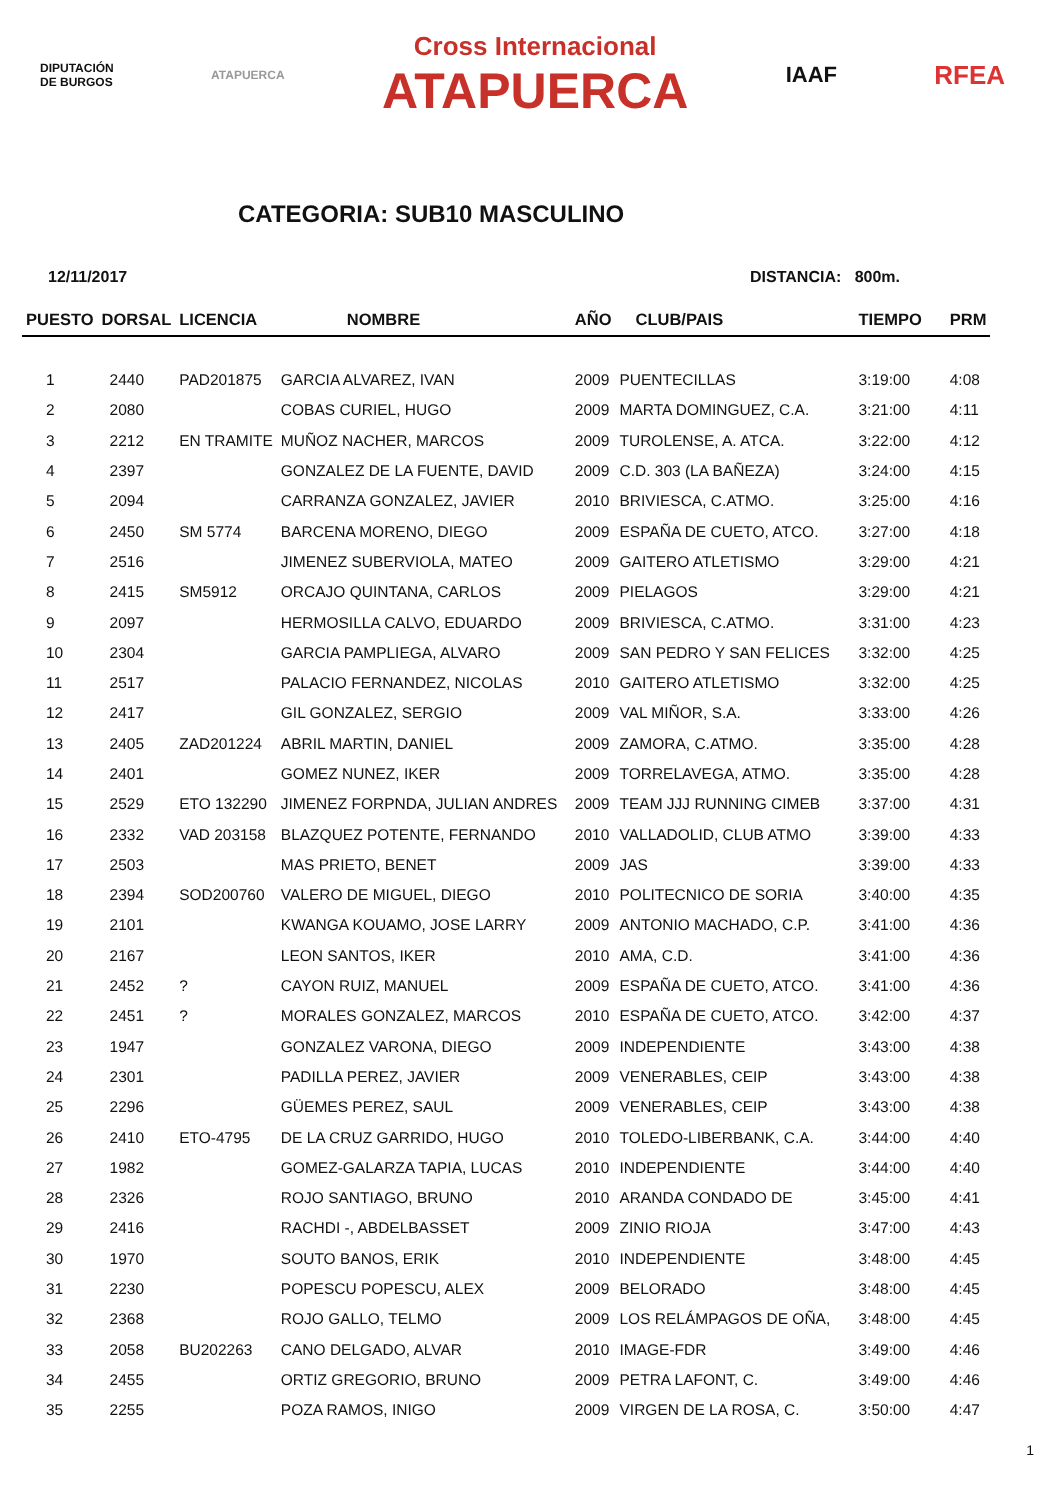DIPUTACIÓN
DE BURGOS
ATAPUERCA
Cross Internacional
ATAPUERCA
IAAF
RFEA
CATEGORIA: SUB10 MASCULINO
12/11/2017 DISTANCIA: 800m.
| PUESTO | DORSAL | LICENCIA | NOMBRE | AÑO | CLUB/PAIS | TIEMPO | PRM |
| --- | --- | --- | --- | --- | --- | --- | --- |
| 1 | 2440 | PAD201875 | GARCIA ALVAREZ, IVAN | 2009 | PUENTECILLAS | 3:19:00 | 4:08 |
| 2 | 2080 | | COBAS CURIEL, HUGO | 2009 | MARTA DOMINGUEZ, C.A. | 3:21:00 | 4:11 |
| 3 | 2212 | EN TRAMITE | MUÑOZ NACHER, MARCOS | 2009 | TUROLENSE, A. ATCA. | 3:22:00 | 4:12 |
| 4 | 2397 | | GONZALEZ DE LA FUENTE, DAVID | 2009 | C.D. 303 (LA BAÑEZA) | 3:24:00 | 4:15 |
| 5 | 2094 | | CARRANZA GONZALEZ, JAVIER | 2010 | BRIVIESCA, C.ATMO. | 3:25:00 | 4:16 |
| 6 | 2450 | SM 5774 | BARCENA MORENO, DIEGO | 2009 | ESPAÑA DE CUETO, ATCO. | 3:27:00 | 4:18 |
| 7 | 2516 | | JIMENEZ SUBERVIOLA, MATEO | 2009 | GAITERO ATLETISMO | 3:29:00 | 4:21 |
| 8 | 2415 | SM5912 | ORCAJO QUINTANA, CARLOS | 2009 | PIELAGOS | 3:29:00 | 4:21 |
| 9 | 2097 | | HERMOSILLA CALVO, EDUARDO | 2009 | BRIVIESCA, C.ATMO. | 3:31:00 | 4:23 |
| 10 | 2304 | | GARCIA PAMPLIEGA, ALVARO | 2009 | SAN PEDRO Y SAN FELICES | 3:32:00 | 4:25 |
| 11 | 2517 | | PALACIO FERNANDEZ, NICOLAS | 2010 | GAITERO ATLETISMO | 3:32:00 | 4:25 |
| 12 | 2417 | | GIL GONZALEZ, SERGIO | 2009 | VAL MIÑOR, S.A. | 3:33:00 | 4:26 |
| 13 | 2405 | ZAD201224 | ABRIL MARTIN, DANIEL | 2009 | ZAMORA, C.ATMO. | 3:35:00 | 4:28 |
| 14 | 2401 | | GOMEZ NUNEZ, IKER | 2009 | TORRELAVEGA, ATMO. | 3:35:00 | 4:28 |
| 15 | 2529 | ETO 132290 | JIMENEZ FORPNDA, JULIAN ANDRES | 2009 | TEAM JJJ RUNNING CIMEB | 3:37:00 | 4:31 |
| 16 | 2332 | VAD 203158 | BLAZQUEZ POTENTE, FERNANDO | 2010 | VALLADOLID, CLUB ATMO | 3:39:00 | 4:33 |
| 17 | 2503 | | MAS PRIETO, BENET | 2009 | JAS | 3:39:00 | 4:33 |
| 18 | 2394 | SOD200760 | VALERO DE MIGUEL, DIEGO | 2010 | POLITECNICO DE SORIA | 3:40:00 | 4:35 |
| 19 | 2101 | | KWANGA KOUAMO, JOSE LARRY | 2009 | ANTONIO MACHADO, C.P. | 3:41:00 | 4:36 |
| 20 | 2167 | | LEON SANTOS, IKER | 2010 | AMA, C.D. | 3:41:00 | 4:36 |
| 21 | 2452 | ? | CAYON RUIZ, MANUEL | 2009 | ESPAÑA DE CUETO, ATCO. | 3:41:00 | 4:36 |
| 22 | 2451 | ? | MORALES GONZALEZ, MARCOS | 2010 | ESPAÑA DE CUETO, ATCO. | 3:42:00 | 4:37 |
| 23 | 1947 | | GONZALEZ VARONA, DIEGO | 2009 | INDEPENDIENTE | 3:43:00 | 4:38 |
| 24 | 2301 | | PADILLA PEREZ, JAVIER | 2009 | VENERABLES, CEIP | 3:43:00 | 4:38 |
| 25 | 2296 | | GÜEMES PEREZ, SAUL | 2009 | VENERABLES, CEIP | 3:43:00 | 4:38 |
| 26 | 2410 | ETO-4795 | DE LA CRUZ GARRIDO, HUGO | 2010 | TOLEDO-LIBERBANK, C.A. | 3:44:00 | 4:40 |
| 27 | 1982 | | GOMEZ-GALARZA TAPIA, LUCAS | 2010 | INDEPENDIENTE | 3:44:00 | 4:40 |
| 28 | 2326 | | ROJO SANTIAGO, BRUNO | 2010 | ARANDA CONDADO DE | 3:45:00 | 4:41 |
| 29 | 2416 | | RACHDI -, ABDELBASSET | 2009 | ZINIO RIOJA | 3:47:00 | 4:43 |
| 30 | 1970 | | SOUTO BANOS, ERIK | 2010 | INDEPENDIENTE | 3:48:00 | 4:45 |
| 31 | 2230 | | POPESCU POPESCU, ALEX | 2009 | BELORADO | 3:48:00 | 4:45 |
| 32 | 2368 | | ROJO GALLO, TELMO | 2009 | LOS RELÁMPAGOS DE OÑA, | 3:48:00 | 4:45 |
| 33 | 2058 | BU202263 | CANO DELGADO, ALVAR | 2010 | IMAGE-FDR | 3:49:00 | 4:46 |
| 34 | 2455 | | ORTIZ GREGORIO, BRUNO | 2009 | PETRA LAFONT, C. | 3:49:00 | 4:46 |
| 35 | 2255 | | POZA RAMOS, INIGO | 2009 | VIRGEN DE LA ROSA, C. | 3:50:00 | 4:47 |
1